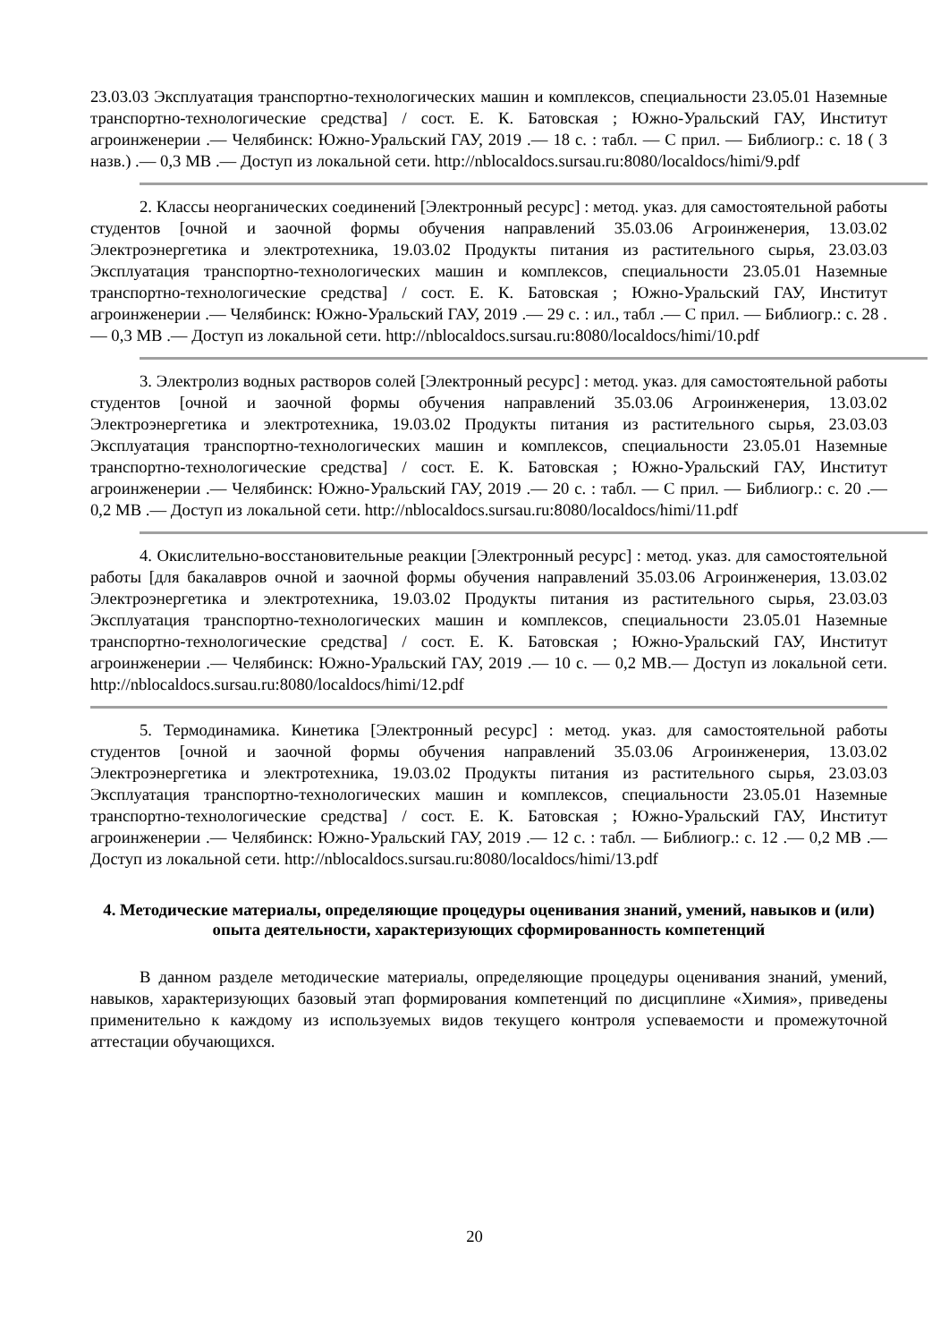23.03.03 Эксплуатация транспортно-технологических машин и комплексов, специальности 23.05.01 Наземные транспортно-технологические средства] / сост. Е. К. Батовская ; Южно-Уральский ГАУ, Институт агроинженерии .— Челябинск: Южно-Уральский ГАУ, 2019 .— 18 с. : табл. — С прил. — Библиогр.: с. 18 ( 3 назв.) .— 0,3 МВ .— Доступ из локальной сети. http://nblocaldocs.sursau.ru:8080/localdocs/himi/9.pdf
2. Классы неорганических соединений [Электронный ресурс] : метод. указ. для самостоятельной работы студентов [очной и заочной формы обучения направлений 35.03.06 Агроинженерия, 13.03.02 Электроэнергетика и электротехника, 19.03.02 Продукты питания из растительного сырья, 23.03.03 Эксплуатация транспортно-технологических машин и комплексов, специальности 23.05.01 Наземные транспортно-технологические средства] / сост. Е. К. Батовская ; Южно-Уральский ГАУ, Институт агроинженерии .— Челябинск: Южно-Уральский ГАУ, 2019 .— 29 с. : ил., табл .— С прил. — Библиогр.: с. 28 .— 0,3 МВ .— Доступ из локальной сети. http://nblocaldocs.sursau.ru:8080/localdocs/himi/10.pdf
3. Электролиз водных растворов солей [Электронный ресурс] : метод. указ. для самостоятельной работы студентов [очной и заочной формы обучения направлений 35.03.06 Агроинженерия, 13.03.02 Электроэнергетика и электротехника, 19.03.02 Продукты питания из растительного сырья, 23.03.03 Эксплуатация транспортно-технологических машин и комплексов, специальности 23.05.01 Наземные транспортно-технологические средства] / сост. Е. К. Батовская ; Южно-Уральский ГАУ, Институт агроинженерии .— Челябинск: Южно-Уральский ГАУ, 2019 .— 20 с. : табл. — С прил. — Библиогр.: с. 20 .— 0,2 МВ .— Доступ из локальной сети. http://nblocaldocs.sursau.ru:8080/localdocs/himi/11.pdf
4. Окислительно-восстановительные реакции [Электронный ресурс] : метод. указ. для самостоятельной работы [для бакалавров очной и заочной формы обучения направлений 35.03.06 Агроинженерия, 13.03.02 Электроэнергетика и электротехника, 19.03.02 Продукты питания из растительного сырья, 23.03.03 Эксплуатация транспортно-технологических машин и комплексов, специальности 23.05.01 Наземные транспортно-технологические средства] / сост. Е. К. Батовская ; Южно-Уральский ГАУ, Институт агроинженерии .— Челябинск: Южно-Уральский ГАУ, 2019 .— 10 с. — 0,2 МВ.— Доступ из локальной сети. http://nblocaldocs.sursau.ru:8080/localdocs/himi/12.pdf
5. Термодинамика. Кинетика [Электронный ресурс] : метод. указ. для самостоятельной работы студентов [очной и заочной формы обучения направлений 35.03.06 Агроинженерия, 13.03.02 Электроэнергетика и электротехника, 19.03.02 Продукты питания из растительного сырья, 23.03.03 Эксплуатация транспортно-технологических машин и комплексов, специальности 23.05.01 Наземные транспортно-технологические средства] / сост. Е. К. Батовская ; Южно-Уральский ГАУ, Институт агроинженерии .— Челябинск: Южно-Уральский ГАУ, 2019 .— 12 с. : табл. — Библиогр.: с. 12 .— 0,2 МВ .— Доступ из локальной сети. http://nblocaldocs.sursau.ru:8080/localdocs/himi/13.pdf
4. Методические материалы, определяющие процедуры оценивания знаний, умений, навыков и (или) опыта деятельности, характеризующих сформированность компетенций
В данном разделе методические материалы, определяющие процедуры оценивания знаний, умений, навыков, характеризующих базовый этап формирования компетенций по дисциплине «Химия», приведены применительно к каждому из используемых видов текущего контроля успеваемости и промежуточной аттестации обучающихся.
20